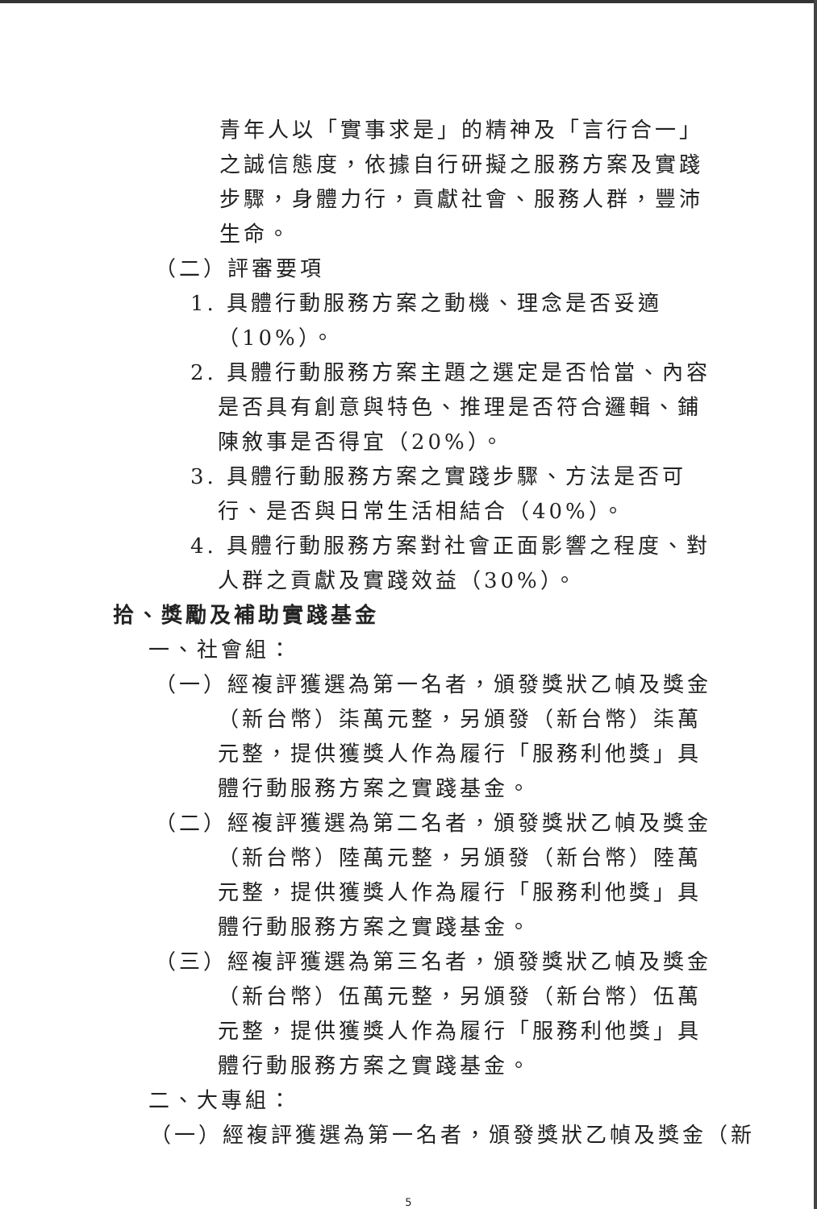青年人以「實事求是」的精神及「言行合一」之誠信態度，依據自行研擬之服務方案及實踐步驟，身體力行，貢獻社會、服務人群，豐沛生命。
（二）評審要項
1. 具體行動服務方案之動機、理念是否妥適（10%）。
2. 具體行動服務方案主題之選定是否恰當、內容是否具有創意與特色、推理是否符合邏輯、鋪陳敘事是否得宜（20%）。
3. 具體行動服務方案之實踐步驟、方法是否可行、是否與日常生活相結合（40%）。
4. 具體行動服務方案對社會正面影響之程度、對人群之貢獻及實踐效益（30%）。
拾、獎勵及補助實踐基金
一、社會組：
（一）經複評獲選為第一名者，頒發獎狀乙幀及獎金（新台幣）柒萬元整，另頒發（新台幣）柒萬元整，提供獲獎人作為履行「服務利他獎」具體行動服務方案之實踐基金。
（二）經複評獲選為第二名者，頒發獎狀乙幀及獎金（新台幣）陸萬元整，另頒發（新台幣）陸萬元整，提供獲獎人作為履行「服務利他獎」具體行動服務方案之實踐基金。
（三）經複評獲選為第三名者，頒發獎狀乙幀及獎金（新台幣）伍萬元整，另頒發（新台幣）伍萬元整，提供獲獎人作為履行「服務利他獎」具體行動服務方案之實踐基金。
二、大專組：
（一）經複評獲選為第一名者，頒發獎狀乙幀及獎金（新
5